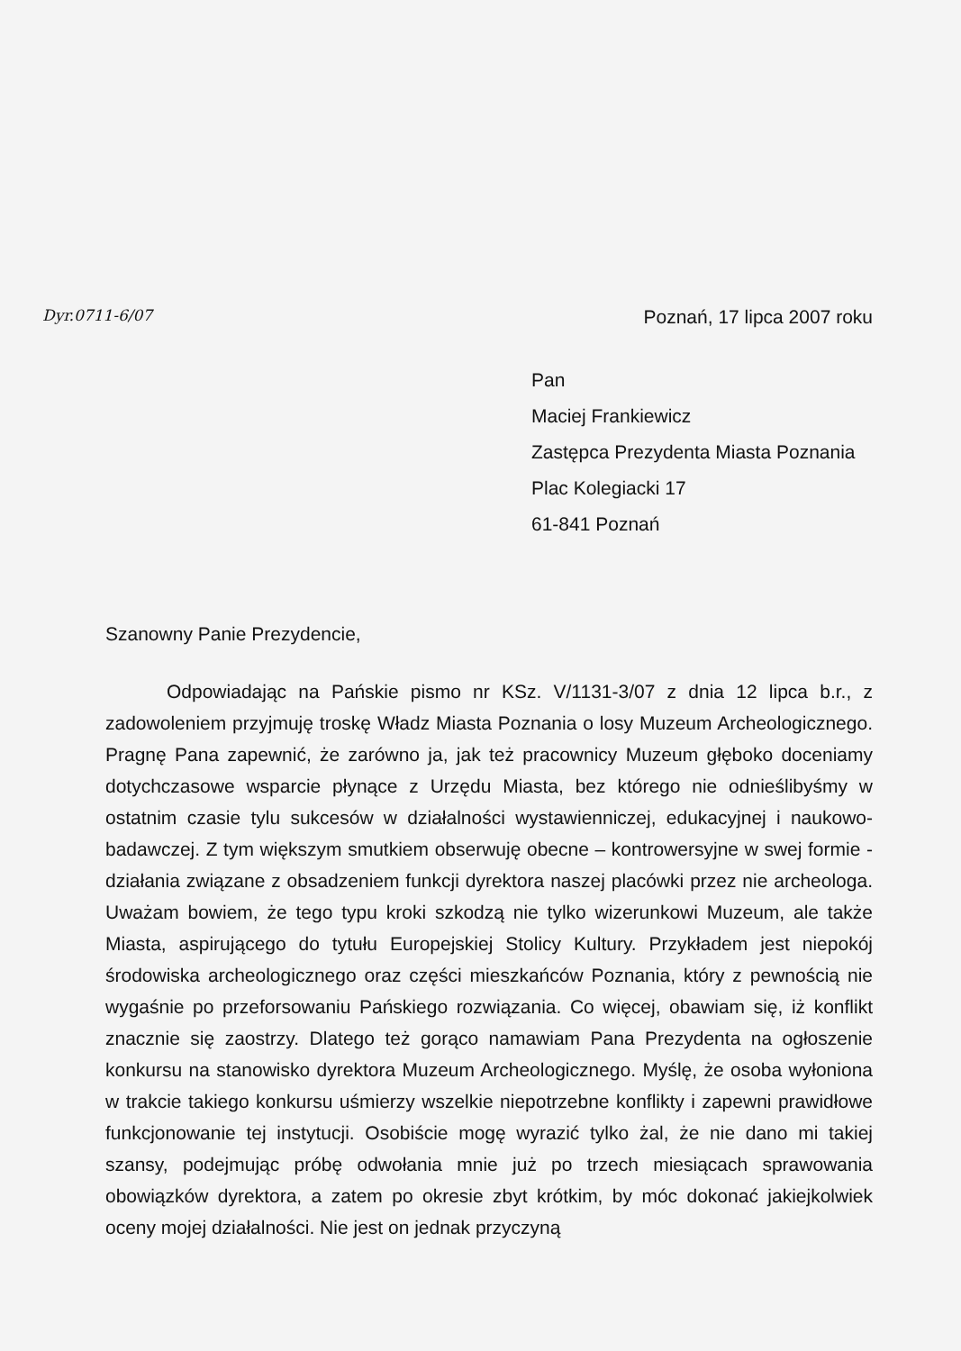Dyr.0711-6/07
Poznań, 17 lipca 2007 roku
Pan
Maciej Frankiewicz
Zastępca Prezydenta Miasta Poznania
Plac Kolegiacki 17
61-841 Poznań
Szanowny Panie Prezydencie,
Odpowiadając na Pańskie pismo nr KSz. V/1131-3/07 z dnia 12 lipca b.r., z zadowoleniem przyjmuję troskę Władz Miasta Poznania o losy Muzeum Archeologicznego. Pragnę Pana zapewnić, że zarówno ja, jak też pracownicy Muzeum głęboko doceniamy dotychczasowe wsparcie płynące z Urzędu Miasta, bez którego nie odnieślibyśmy w ostatnim czasie tylu sukcesów w działalności wystawienniczej, edukacyjnej i naukowo-badawczej. Z tym większym smutkiem obserwuję obecne – kontrowersyjne w swej formie - działania związane z obsadzeniem funkcji dyrektora naszej placówki przez nie archeologa. Uważam bowiem, że tego typu kroki szkodzą nie tylko wizerunkowi Muzeum, ale także Miasta, aspirującego do tytułu Europejskiej Stolicy Kultury. Przykładem jest niepokój środowiska archeologicznego oraz części mieszkańców Poznania, który z pewnością nie wygaśnie po przeforsowaniu Pańskiego rozwiązania. Co więcej, obawiam się, iż konflikt znacznie się zaostrzy. Dlatego też gorąco namawiam Pana Prezydenta na ogłoszenie konkursu na stanowisko dyrektora Muzeum Archeologicznego. Myślę, że osoba wyłoniona w trakcie takiego konkursu uśmierzy wszelkie niepotrzebne konflikty i zapewni prawidłowe funkcjonowanie tej instytucji. Osobiście mogę wyrazić tylko żal, że nie dano mi takiej szansy, podejmując próbę odwołania mnie już po trzech miesiącach sprawowania obowiązków dyrektora, a zatem po okresie zbyt krótkim, by móc dokonać jakiejkolwiek oceny mojej działalności. Nie jest on jednak przyczyną